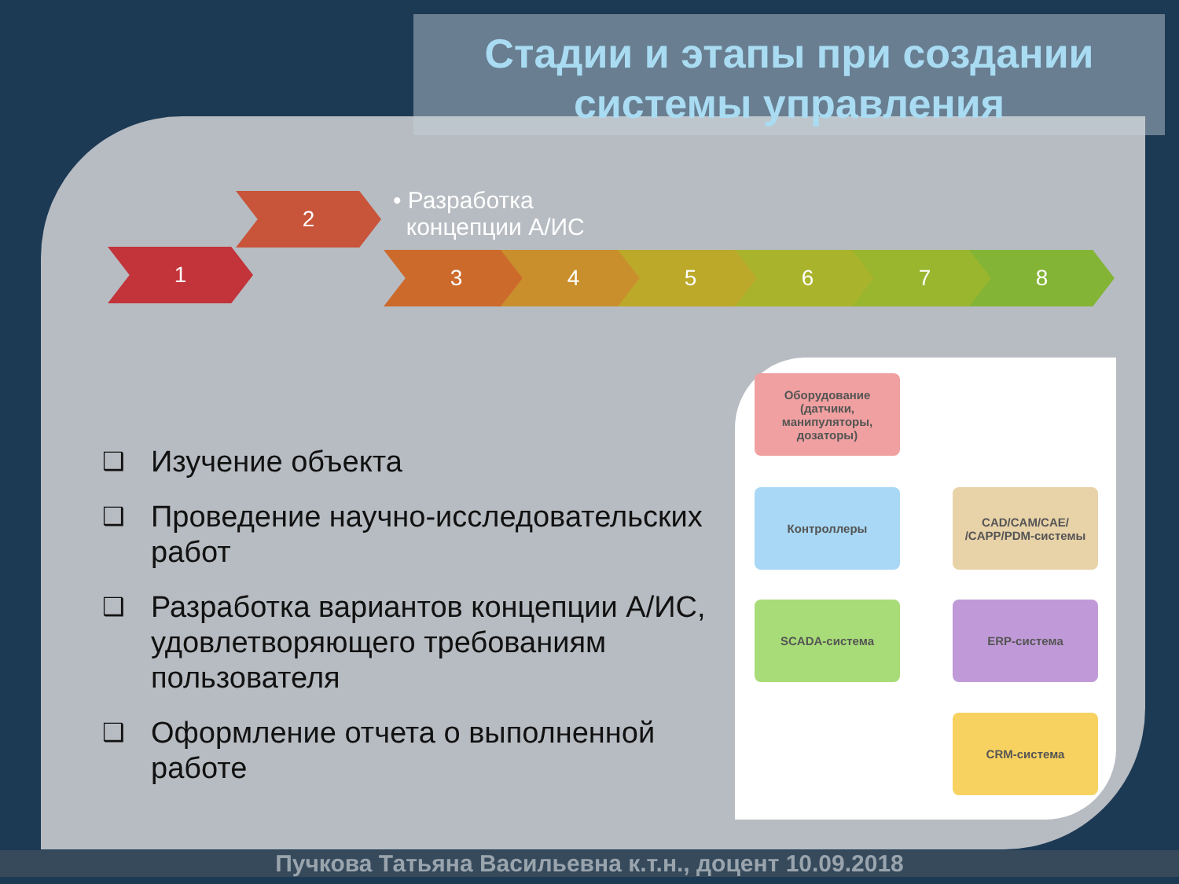Стадии и этапы при создании
системы управления
2
• Разработка
концепции А/ИС
1 3 4 5 6 7 8
❑ Изучение объекта
❑ Проведение научно-исследовательских работ
❑ Разработка вариантов концепции А/ИС, удовлетворяющего требованиям пользователя
❑ Оформление отчета о выполненной работе
Оборудование
(датчики, манипуляторы, дозаторы)
Контроллеры
CAD/CAM/CAE/ /CAPP/PDM-системы
SCADA-система ERP-система
CRM-система
Пучкова Татьяна Васильевна к.т.н., доцент 10.09.2018